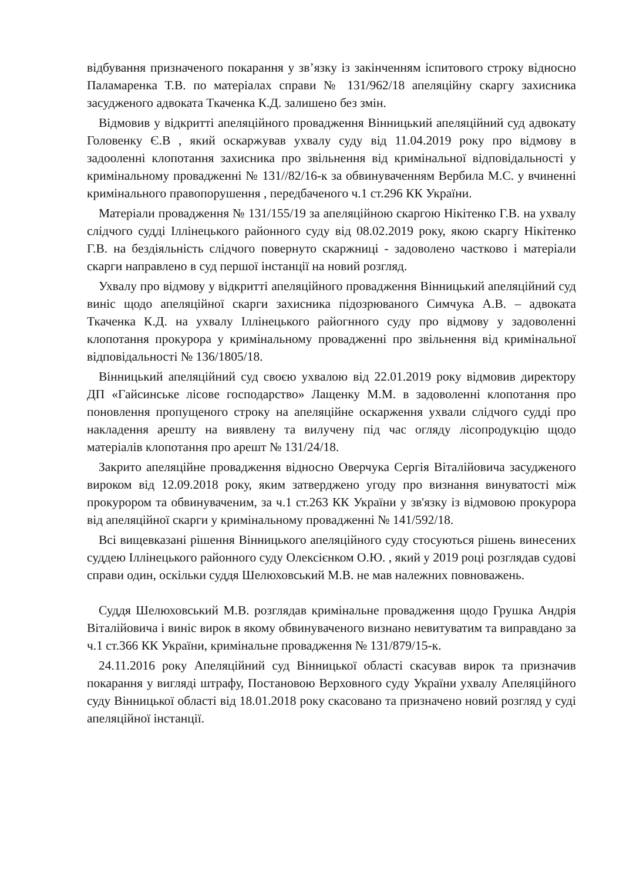відбування призначеного покарання у зв’язку із закінченням іспитового строку відносно Паламаренка Т.В. по матеріалах справи № 131/962/18 апеляційну скаргу захисника засудженого адвоката Ткаченка К.Д. залишено без змін.
Відмовив у відкритті апеляційного провадження Вінницький апеляційний суд адвокату Головенку Є.В , який оскаржував ухвалу суду від 11.04.2019 року про відмову в задооленні клопотання захисника про звільнення від кримінальної відповідальності у кримінальному провадженні № 131//82/16-к за обвинуваченням Вербила М.С. у вчиненні кримінального правопорушення , передбаченого ч.1 ст.296 КК України.
Матеріали провадження № 131/155/19 за апеляційною скаргою Нікітенко Г.В. на ухвалу слідчого судді Іллінецького районного суду від 08.02.2019 року, якою скаргу Нікітенко Г.В. на бездіяльність слідчого повернуто скаржниці - задоволено частково і матеріали скарги направлено в суд першої інстанції на новий розгляд.
Ухвалу про відмову у відкритті апеляційного провадження Вінницький апеляційний суд виніс щодо апеляційної скарги захисника підозрюваного Симчука А.В. – адвоката Ткаченка К.Д. на ухвалу Іллінецького райогнного суду про відмову у задоволенні клопотання прокурора у кримінальному провадженні про звільнення від кримінальної відповідальності № 136/1805/18.
Вінницький апеляційний суд своєю ухвалою від 22.01.2019 року відмовив директору ДП «Гайсинське лісове господарство» Лащенку М.М. в задоволенні клопотання про поновлення пропущеного строку на апеляційне оскарження ухвали слідчого судді про накладення арешту на виявлену та вилучену під час огляду лісопродукцію щодо матеріалів клопотання про арешт № 131/24/18.
Закрито апеляційне провадження відносно Оверчука Сергія Віталійовича засудженого вироком від 12.09.2018 року, яким затверджено угоду про визнання винуватості між прокурором та обвинуваченим, за ч.1 ст.263 КК України у зв'язку із відмовою прокурора від апеляційної скарги у кримінальному провадженні № 141/592/18.
Всі вищевказані рішення Вінницького апеляційного суду стосуються рішень винесених суддею Іллінецького районного суду Олексієнком О.Ю. , який у 2019 році розглядав судові справи один, оскільки суддя Шелюховський М.В. не мав належних повноважень.
Суддя Шелюховський М.В. розглядав кримінальне провадження щодо Грушка Андрія Віталійовича і виніс вирок в якому обвинуваченого визнано невитуватим та виправдано за ч.1 ст.366 КК України, кримінальне провадження № 131/879/15-к.
24.11.2016 року Апеляційний суд Вінницької області скасував вирок та призначив покарання у вигляді штрафу, Постановою Верховного суду України ухвалу Апеляційного суду Вінницької області від 18.01.2018 року скасовано та призначено новий розгляд у суді апеляційної інстанції.